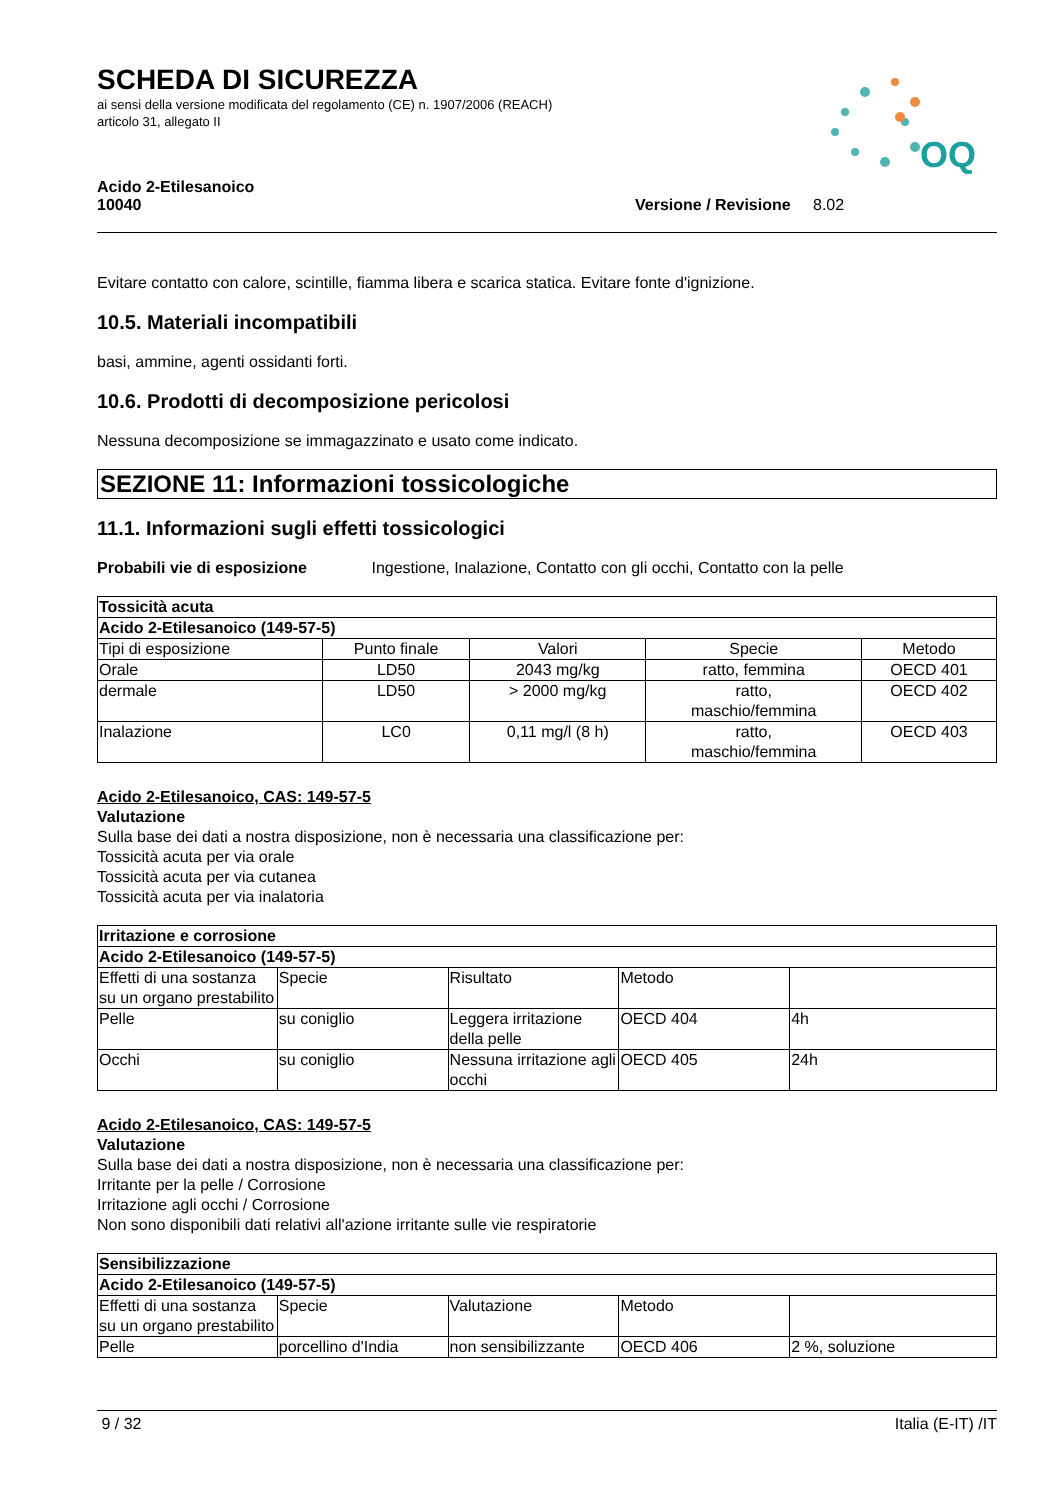SCHEDA DI SICUREZZA
ai sensi della versione modificata del regolamento (CE) n. 1907/2006 (REACH)
articolo 31, allegato II
OQ
Acido 2-Etilesanoico
10040 Versione / Revisione 8.02
Evitare contatto con calore, scintille, fiamma libera e scarica statica. Evitare fonte d'ignizione.
10.5. Materiali incompatibili
basi, ammine, agenti ossidanti forti.
10.6. Prodotti di decomposizione pericolosi
Nessuna decomposizione se immagazzinato e usato come indicato.
SEZIONE 11: Informazioni tossicologiche
11.1. Informazioni sugli effetti tossicologici
Probabili vie di esposizione Ingestione, Inalazione, Contatto con gli occhi, Contatto con la pelle
| Tossicità acuta | | | | |
| --- | --- | --- | --- | --- |
| Acido 2-Etilesanoico (149-57-5) | | | | |
| Tipi di esposizione | Punto finale | Valori | Specie | Metodo |
| Orale | LD50 | 2043 mg/kg | ratto, femmina | OECD 401 |
| dermale | LD50 | > 2000 mg/kg | ratto, maschio/femmina | OECD 402 |
| Inalazione | LC0 | 0,11 mg/l (8 h) | ratto, maschio/femmina | OECD 403 |
Acido 2-Etilesanoico, CAS: 149-57-5
Valutazione
Sulla base dei dati a nostra disposizione, non è necessaria una classificazione per:
Tossicità acuta per via orale
Tossicità acuta per via cutanea
Tossicità acuta per via inalatoria
| Irritazione e corrosione | | | | |
| --- | --- | --- | --- | --- |
| Acido 2-Etilesanoico (149-57-5) | | | | |
| Effetti di una sostanza su un organo prestabilito | Specie | Risultato | Metodo | |
| Pelle | su coniglio | Leggera irritazione della pelle | OECD 404 | 4h |
| Occhi | su coniglio | Nessuna irritazione agli occhi | OECD 405 | 24h |
Acido 2-Etilesanoico, CAS: 149-57-5
Valutazione
Sulla base dei dati a nostra disposizione, non è necessaria una classificazione per:
Irritante per la pelle / Corrosione
Irritazione agli occhi / Corrosione
Non sono disponibili dati relativi all'azione irritante sulle vie respiratorie
| Sensibilizzazione | | | | |
| --- | --- | --- | --- | --- |
| Acido 2-Etilesanoico (149-57-5) | | | | |
| Effetti di una sostanza su un organo prestabilito | Specie | Valutazione | Metodo | |
| Pelle | porcellino d'India | non sensibilizzante | OECD 406 | 2 %, soluzione |
9 / 32 Italia (E-IT) /IT